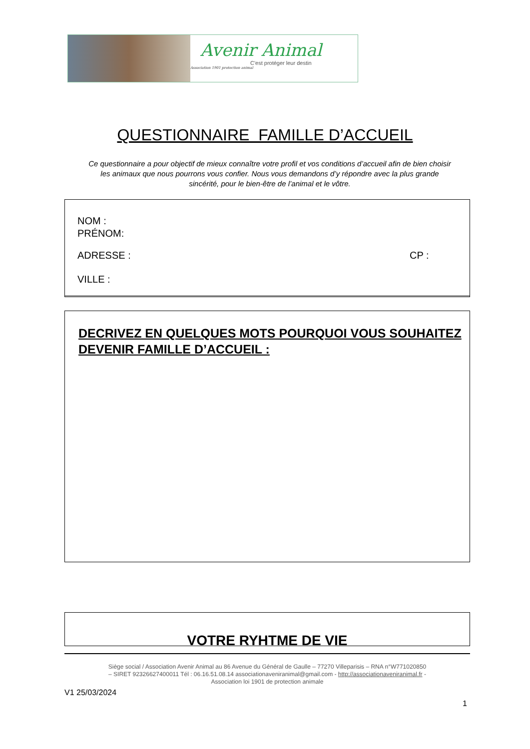Avenir Animal
C'est protéger leur destin
Association 1901 protection animal
QUESTIONNAIRE FAMILLE D’ACCUEIL
Ce questionnaire a pour objectif de mieux connaître votre profil et vos conditions d’accueil afin de bien choisir les animaux que nous pourrons vous confier. Nous vous demandons d’y répondre avec la plus grande sincérité, pour le bien-être de l’animal et le vôtre.
NOM :
PRÉNOM:
ADRESSE : CP :
VILLE :
DECRIVEZ EN QUELQUES MOTS POURQUOI VOUS SOUHAITEZ DEVENIR FAMILLE D’ACCUEIL :
VOTRE RYHTME DE VIE
Siège social / Association Avenir Animal au 86 Avenue du Général de Gaulle – 77270 Villeparisis – RNA n°W771020850
– SIRET 92326627400011 Tél : 06.16.51.08.14 associationaveniranimal@gmail.com - http://associationaveniranimal.fr -
Association loi 1901 de protection animale
V1 25/03/2024
1